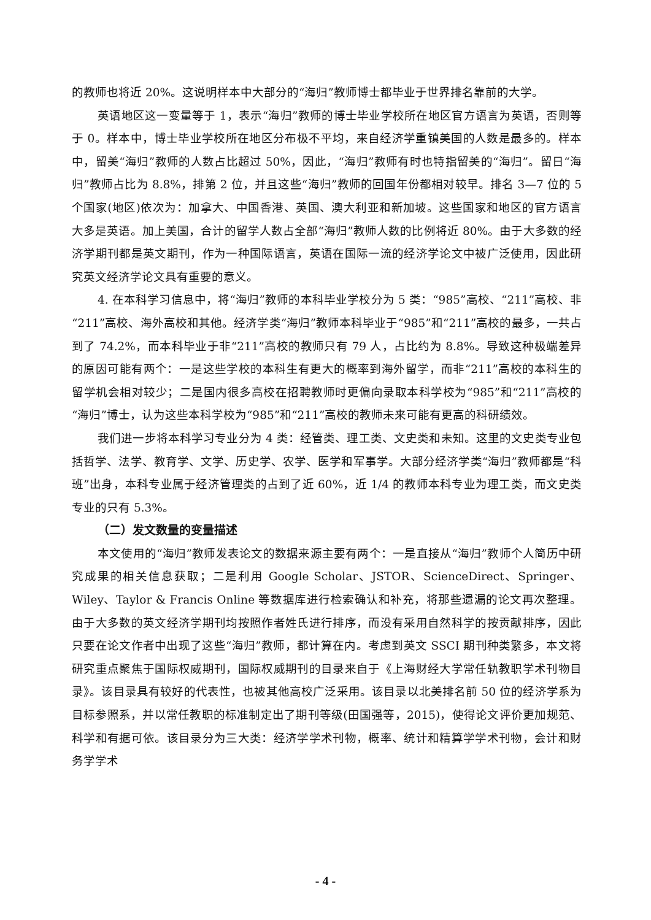的教师也将近 20%。这说明样本中大部分的“海归”教师博士都毕业于世界排名靠前的大学。
英语地区这一变量等于 1，表示“海归”教师的博士毕业学校所在地区官方语言为英语，否则等于 0。样本中，博士毕业学校所在地区分布极不平均，来自经济学重镇美国的人数是最多的。样本中，留美“海归”教师的人数占比超过 50%，因此，“海归”教师有时也特指留美的“海归”。留日“海归”教师占比为 8.8%，排第 2 位，并且这些“海归”教师的回国年份都相对较早。排名 3—7 位的 5 个国家(地区)依次为：加拿大、中国香港、英国、澳大利亚和新加坡。这些国家和地区的官方语言大多是英语。加上美国，合计的留学人数占全部“海归”教师人数的比例将近 80%。由于大多数的经济学期刊都是英文期刊，作为一种国际语言，英语在国际一流的经济学论文中被广泛使用，因此研究英文经济学论文具有重要的意义。
4. 在本科学习信息中，将“海归”教师的本科毕业学校分为 5 类：“985”高校、“211”高校、非“211”高校、海外高校和其他。经济学类“海归”教师本科毕业于“985”和“211”高校的最多，一共占到了 74.2%，而本科毕业于非“211”高校的教师只有 79 人，占比约为 8.8%。导致这种极端差异的原因可能有两个：一是这些学校的本科生有更大的概率到海外留学，而非“211”高校的本科生的留学机会相对较少；二是国内很多高校在招聘教师时更偏向录取本科学校为“985”和“211”高校的“海归”博士，认为这些本科学校为“985”和“211”高校的教师未来可能有更高的科研绩效。
我们进一步将本科学习专业分为 4 类：经管类、理工类、文史类和未知。这里的文史类专业包括哲学、法学、教育学、文学、历史学、农学、医学和军事学。大部分经济学类“海归”教师都是“科班”出身，本科专业属于经济管理类的占到了近 60%，近 1/4 的教师本科专业为理工类，而文史类专业的只有 5.3%。
（二）发文数量的变量描述
本文使用的“海归”教师发表论文的数据来源主要有两个：一是直接从“海归”教师个人简历中研究成果的相关信息获取；二是利用 Google Scholar、JSTOR、ScienceDirect、Springer、Wiley、Taylor & Francis Online 等数据库进行检索确认和补充，将那些遗漏的论文再次整理。由于大多数的英文经济学期刊均按照作者姓氏进行排序，而没有采用自然科学的按贡献排序，因此只要在论文作者中出现了这些“海归”教师，都计算在内。考虑到英文 SSCI 期刊种类繁多，本文将研究重点聚焦于国际权威期刊，国际权威期刊的目录来自于《上海财经大学常任轨教职学术刊物目录》。该目录具有较好的代表性，也被其他高校广泛采用。该目录以北美排名前 50 位的经济学系为目标参照系，并以常任教职的标准制定出了期刊等级(田国强等，2015)，使得论文评价更加规范、科学和有据可依。该目录分为三大类：经济学学术刊物，概率、统计和精算学学术刊物，会计和财务学学术
- 4 -